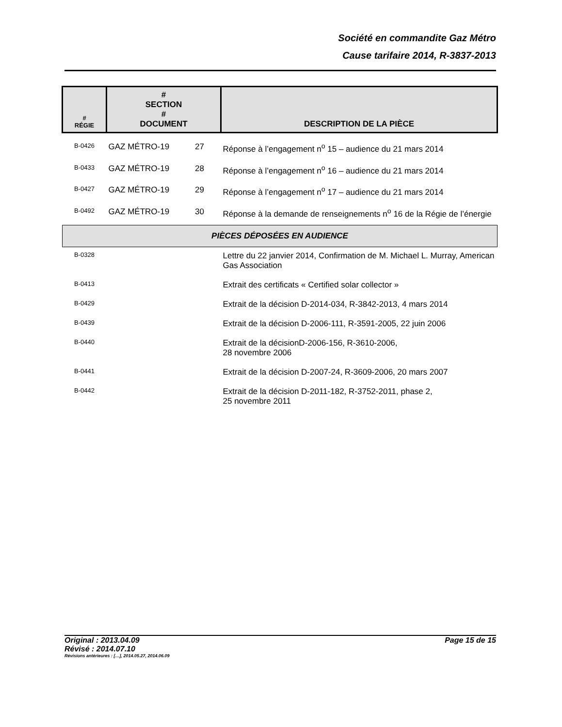Société en commandite Gaz Métro
Cause tarifaire 2014, R-3837-2013
| # RÉGIE | # SECTION # DOCUMENT | | DESCRIPTION DE LA PIÈCE |
| --- | --- | --- | --- |
| B-0426 | GAZ MÉTRO-19 | 27 | Réponse à l’engagement n<sup>o</sup> 15 – audience du 21 mars 2014 |
| B-0433 | GAZ MÉTRO-19 | 28 | Réponse à l’engagement n<sup>o</sup> 16 – audience du 21 mars 2014 |
| B-0427 | GAZ MÉTRO-19 | 29 | Réponse à l’engagement n<sup>o</sup> 17 – audience du 21 mars 2014 |
| B-0492 | GAZ MÉTRO-19 | 30 | Réponse à la demande de renseignements n<sup>o</sup> 16 de la Régie de l’énergie |
| PIÈCES DÉPOSÉES EN AUDIENCE | | | |
| B-0328 | | | Lettre du 22 janvier 2014, Confirmation de M. Michael L. Murray, American Gas Association |
| B-0413 | | | Extrait des certificats « Certified solar collector » |
| B-0429 | | | Extrait de la décision D-2014-034, R-3842-2013, 4 mars 2014 |
| B-0439 | | | Extrait de la décision D-2006-111, R-3591-2005, 22 juin 2006 |
| B-0440 | | | Extrait de la décisionD-2006-156, R-3610-2006, 28 novembre 2006 |
| B-0441 | | | Extrait de la décision D-2007-24, R-3609-2006, 20 mars 2007 |
| B-0442 | | | Extrait de la décision D-2011-182, R-3752-2011, phase 2, 25 novembre 2011 |
Original : 2013.04.09 Page 15 de 15
Révisé : 2014.07.10
Révisions antérieures : […], 2014.05.27, 2014.06.09